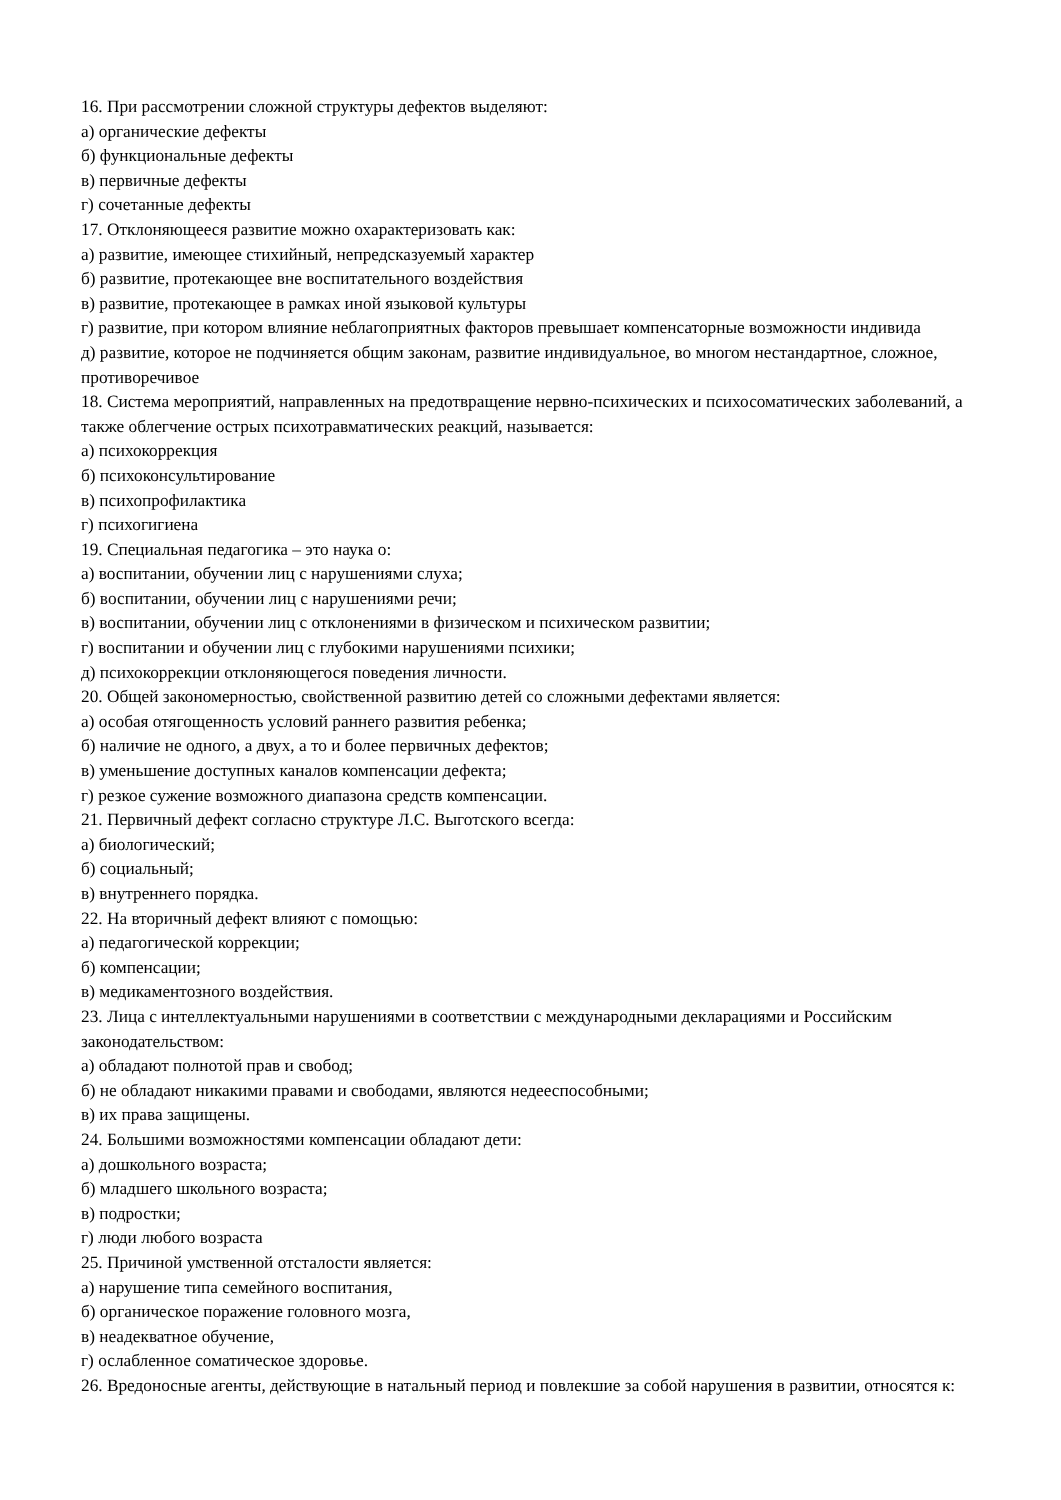16. При рассмотрении сложной структуры дефектов выделяют:
а) органические дефекты
б) функциональные дефекты
в) первичные дефекты
г) сочетанные дефекты
17. Отклоняющееся развитие можно охарактеризовать как:
а) развитие, имеющее стихийный, непредсказуемый характер
б) развитие, протекающее вне воспитательного воздействия
в) развитие, протекающее в рамках иной языковой культуры
г) развитие, при котором влияние неблагоприятных факторов превышает компенсаторные возможности индивида
д) развитие, которое не подчиняется общим законам, развитие индивидуальное, во многом нестандартное, сложное, противоречивое
18. Система мероприятий, направленных на предотвращение нервно-психических и психосоматических заболеваний, а также облегчение острых психотравматических реакций, называется:
а) психокоррекция
б) психоконсультирование
в) психопрофилактика
г) психогигиена
19. Специальная педагогика – это наука о:
а) воспитании, обучении лиц с нарушениями слуха;
б) воспитании, обучении лиц с нарушениями речи;
в) воспитании, обучении лиц с отклонениями в физическом и психическом развитии;
г) воспитании и обучении лиц с глубокими нарушениями психики;
д) психокоррекции отклоняющегося поведения личности.
20. Общей закономерностью, свойственной развитию детей со сложными дефектами является:
а) особая отягощенность условий раннего развития ребенка;
б) наличие не одного, а двух, а то и более первичных дефектов;
в) уменьшение доступных каналов компенсации дефекта;
г) резкое сужение возможного диапазона средств компенсации.
21. Первичный дефект согласно структуре Л.С. Выготского всегда:
а) биологический;
б) социальный;
в) внутреннего порядка.
22. На вторичный дефект влияют с помощью:
а) педагогической коррекции;
б) компенсации;
в) медикаментозного воздействия.
23. Лица с интеллектуальными нарушениями в соответствии с международными декларациями и Российским законодательством:
а) обладают полнотой прав и свобод;
б) не обладают никакими правами и свободами, являются недееспособными;
в) их права защищены.
24. Большими возможностями компенсации обладают дети:
а) дошкольного возраста;
б) младшего школьного возраста;
в) подростки;
г) люди любого возраста
25. Причиной умственной отсталости является:
а) нарушение типа семейного воспитания,
б) органическое поражение головного мозга,
в) неадекватное обучение,
г) ослабленное соматическое здоровье.
26. Вредоносные агенты, действующие в натальный период и повлекшие за собой нарушения в развитии, относятся к: